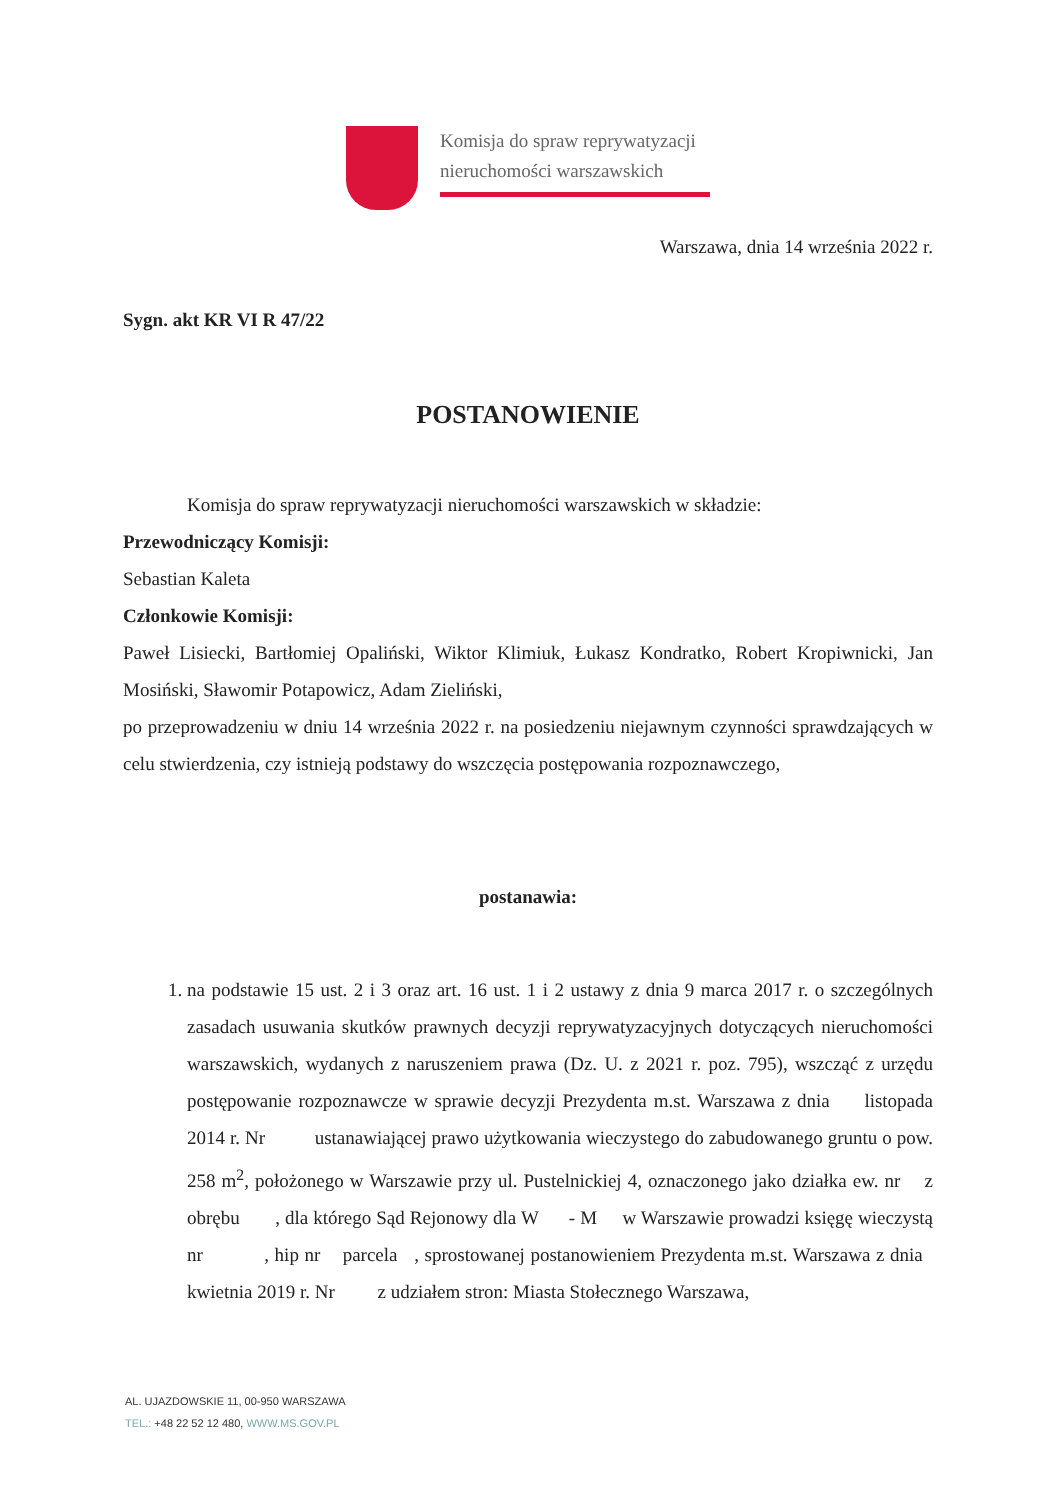Komisja do spraw reprywatyzacji
nieruchomości warszawskich
Warszawa, dnia 14 września 2022 r.
Sygn. akt KR VI R 47/22
POSTANOWIENIE
Komisja do spraw reprywatyzacji nieruchomości warszawskich w składzie:
Przewodniczący Komisji:
Sebastian Kaleta
Członkowie Komisji:
Paweł Lisiecki, Bartłomiej Opaliński, Wiktor Klimiuk, Łukasz Kondratko, Robert Kropiwnicki, Jan Mosiński, Sławomir Potapowicz, Adam Zieliński,
po przeprowadzeniu w dniu 14 września 2022 r. na posiedzeniu niejawnym czynności sprawdzających w celu stwierdzenia, czy istnieją podstawy do wszczęcia postępowania rozpoznawczego,
postanawia:
1. na podstawie 15 ust. 2 i 3 oraz art. 16 ust. 1 i 2 ustawy z dnia 9 marca 2017 r. o szczególnych zasadach usuwania skutków prawnych decyzji reprywatyzacyjnych dotyczących nieruchomości warszawskich, wydanych z naruszeniem prawa (Dz. U. z 2021 r. poz. 795), wszcząć z urzędu postępowanie rozpoznawcze w sprawie decyzji Prezydenta m.st. Warszawa z dnia listopada 2014 r. Nr ustanawiającej prawo użytkowania wieczystego do zabudowanego gruntu o pow. 258 m<sup>2</sup>, położonego w Warszawie przy ul. Pustelnickiej 4, oznaczonego jako działka ew. nr z obrębu , dla którego Sąd Rejonowy dla W - M w Warszawie prowadzi księgę wieczystą nr , hip nr parcela , sprostowanej postanowieniem Prezydenta m.st. Warszawa z dnia kwietnia 2019 r. Nr z udziałem stron: Miasta Stołecznego Warszawa,
AL. UJAZDOWSKIE 11, 00-950 WARSZAWA
TEL.: +48 22 52 12 480, WWW.MS.GOV.PL